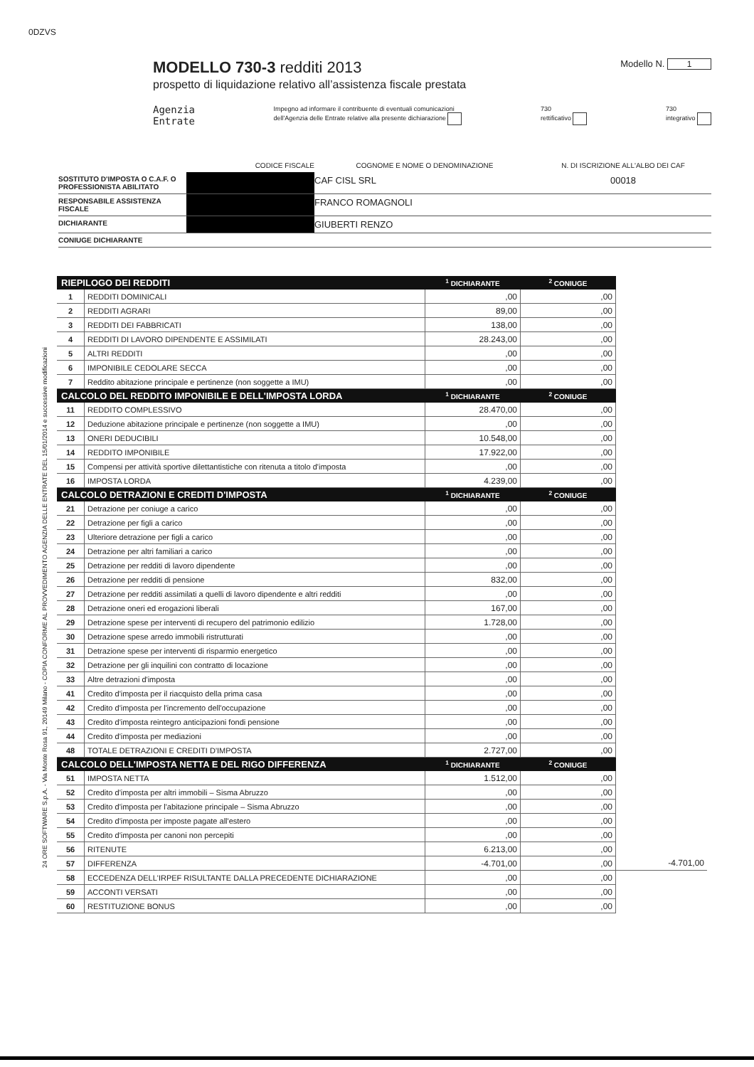0DZVS
24 ORE SOFTWARE S.p.A. - Via Monte Rosa 91, 20149 Milano - COPIA CONFORME AL PROVVEDIMENTO AGENZIA DELLE ENTRATE DEL 15/01/2014 e successive modificazioni
MODELLO 730-3 redditi 2013
prospetto di liquidazione relativo all’assistenza fiscale prestata
Modello N. 1
Agenzia
Entrate
Impegno ad informare il contribuente di eventuali comunicazioni
dell'Agenzia delle Entrate relative alla presente dichiarazione
730
rettificativo
730
integrativo
CODICE FISCALE
COGNOME E NOME O DENOMINAZIONE
N. DI ISCRIZIONE ALL'ALBO DEI CAF
SOSTITUTO D'IMPOSTA O C.A.F. O PROFESSIONISTA ABILITATO
CAF CISL SRL
00018
RESPONSABILE ASSISTENZA FISCALE
FRANCO ROMAGNOLI
DICHIARANTE
GIUBERTI RENZO
CONIUGE DICHIARANTE
| RIEPILOGO DEI REDDITI | | <sup>1</sup> DICHIARANTE | <sup>2</sup> CONIUGE | |
| 1 | REDDITI DOMINICALI | ,00 | ,00 | |
| 2 | REDDITI AGRARI | 89,00 | ,00 | |
| 3 | REDDITI DEI FABBRICATI | 138,00 | ,00 | |
| 4 | REDDITI DI LAVORO DIPENDENTE E ASSIMILATI | 28.243,00 | ,00 | |
| 5 | ALTRI REDDITI | ,00 | ,00 | |
| 6 | IMPONIBILE CEDOLARE SECCA | ,00 | ,00 | |
| 7 | Reddito abitazione principale e pertinenze (non soggette a IMU) | ,00 | ,00 | |
| CALCOLO DEL REDDITO IMPONIBILE E DELL'IMPOSTA LORDA | | <sup>1</sup> DICHIARANTE | <sup>2</sup> CONIUGE | |
| 11 | REDDITO COMPLESSIVO | 28.470,00 | ,00 | |
| 12 | Deduzione abitazione principale e pertinenze (non soggette a IMU) | ,00 | ,00 | |
| 13 | ONERI DEDUCIBILI | 10.548,00 | ,00 | |
| 14 | REDDITO IMPONIBILE | 17.922,00 | ,00 | |
| 15 | Compensi per attività sportive dilettantistiche con ritenuta a titolo d'imposta | ,00 | ,00 | |
| 16 | IMPOSTA LORDA | 4.239,00 | ,00 | |
| CALCOLO DETRAZIONI E CREDITI D'IMPOSTA | | <sup>1</sup> DICHIARANTE | <sup>2</sup> CONIUGE | |
| 21 | Detrazione per coniuge a carico | ,00 | ,00 | |
| 22 | Detrazione per figli a carico | ,00 | ,00 | |
| 23 | Ulteriore detrazione per figli a carico | ,00 | ,00 | |
| 24 | Detrazione per altri familiari a carico | ,00 | ,00 | |
| 25 | Detrazione per redditi di lavoro dipendente | ,00 | ,00 | |
| 26 | Detrazione per redditi di pensione | 832,00 | ,00 | |
| 27 | Detrazione per redditi assimilati a quelli di lavoro dipendente e altri redditi | ,00 | ,00 | |
| 28 | Detrazione oneri ed erogazioni liberali | 167,00 | ,00 | |
| 29 | Detrazione spese per interventi di recupero del patrimonio edilizio | 1.728,00 | ,00 | |
| 30 | Detrazione spese arredo immobili ristrutturati | ,00 | ,00 | |
| 31 | Detrazione spese per interventi di risparmio energetico | ,00 | ,00 | |
| 32 | Detrazione per gli inquilini con contratto di locazione | ,00 | ,00 | |
| 33 | Altre detrazioni d'imposta | ,00 | ,00 | |
| 41 | Credito d'imposta per il riacquisto della prima casa | ,00 | ,00 | |
| 42 | Credito d'imposta per l'incremento dell'occupazione | ,00 | ,00 | |
| 43 | Credito d'imposta reintegro anticipazioni fondi pensione | ,00 | ,00 | |
| 44 | Credito d'imposta per mediazioni | ,00 | ,00 | |
| 48 | TOTALE DETRAZIONI E CREDITI D'IMPOSTA | 2.727,00 | ,00 | |
| CALCOLO DELL'IMPOSTA NETTA E DEL RIGO DIFFERENZA | | <sup>1</sup> DICHIARANTE | <sup>2</sup> CONIUGE | |
| 51 | IMPOSTA NETTA | 1.512,00 | ,00 | |
| 52 | Credito d'imposta per altri immobili – Sisma Abruzzo | ,00 | ,00 | |
| 53 | Credito d'imposta per l'abitazione principale – Sisma Abruzzo | ,00 | ,00 | |
| 54 | Credito d'imposta per imposte pagate all'estero | ,00 | ,00 | |
| 55 | Credito d'imposta per canoni non percepiti | ,00 | ,00 | |
| 56 | RITENUTE | 6.213,00 | ,00 | |
| 57 | DIFFERENZA | -4.701,00 | ,00 | -4.701,00 |
| 58 | ECCEDENZA DELL'IRPEF RISULTANTE DALLA PRECEDENTE DICHIARAZIONE | ,00 | ,00 | |
| 59 | ACCONTI VERSATI | ,00 | ,00 | |
| 60 | RESTITUZIONE BONUS | ,00 | ,00 | |